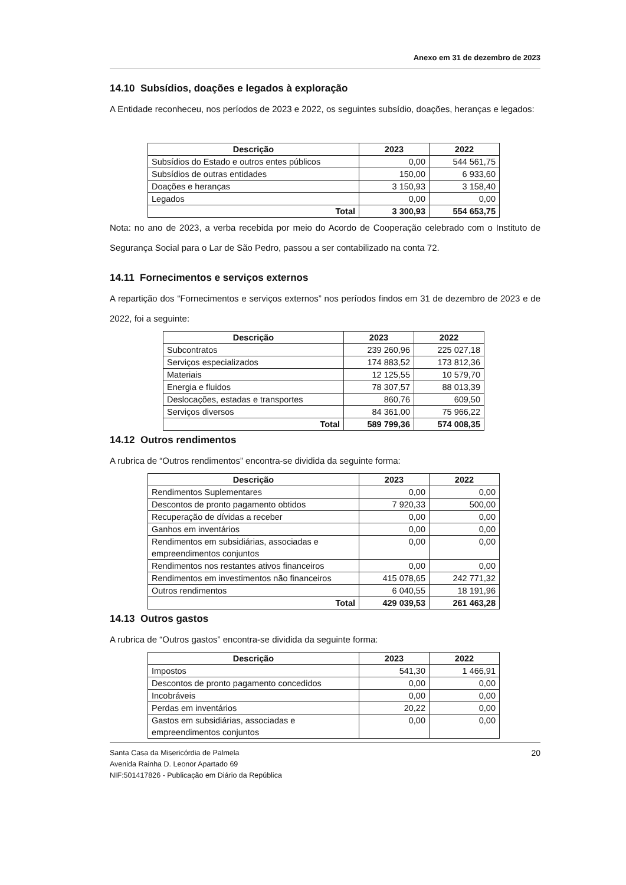Anexo em 31 de dezembro de 2023
14.10 Subsídios, doações e legados à exploração
A Entidade reconheceu, nos períodos de 2023 e 2022, os seguintes subsídio, doações, heranças e legados:
| Descrição | 2023 | 2022 |
| --- | --- | --- |
| Subsídios do Estado e outros entes públicos | 0,00 | 544 561,75 |
| Subsídios de outras entidades | 150,00 | 6 933,60 |
| Doações e heranças | 3 150,93 | 3 158,40 |
| Legados | 0,00 | 0,00 |
| Total | 3 300,93 | 554 653,75 |
Nota: no ano de 2023, a verba recebida por meio do Acordo de Cooperação celebrado com o Instituto de Segurança Social para o Lar de São Pedro, passou a ser contabilizado na conta 72.
14.11 Fornecimentos e serviços externos
A repartição dos “Fornecimentos e serviços externos” nos períodos findos em 31 de dezembro de 2023 e de 2022, foi a seguinte:
| Descrição | 2023 | 2022 |
| --- | --- | --- |
| Subcontratos | 239 260,96 | 225 027,18 |
| Serviços especializados | 174 883,52 | 173 812,36 |
| Materiais | 12 125,55 | 10 579,70 |
| Energia e fluidos | 78 307,57 | 88 013,39 |
| Deslocações, estadas e transportes | 860,76 | 609,50 |
| Serviços diversos | 84 361,00 | 75 966,22 |
| Total | 589 799,36 | 574 008,35 |
14.12 Outros rendimentos
A rubrica de “Outros rendimentos” encontra-se dividida da seguinte forma:
| Descrição | 2023 | 2022 |
| --- | --- | --- |
| Rendimentos Suplementares | 0,00 | 0,00 |
| Descontos de pronto pagamento obtidos | 7 920,33 | 500,00 |
| Recuperação de dívidas a receber | 0,00 | 0,00 |
| Ganhos em inventários | 0,00 | 0,00 |
| Rendimentos em subsidiárias, associadas e empreendimentos conjuntos | 0,00 | 0,00 |
| Rendimentos nos restantes ativos financeiros | 0,00 | 0,00 |
| Rendimentos em investimentos não financeiros | 415 078,65 | 242 771,32 |
| Outros rendimentos | 6 040,55 | 18 191,96 |
| Total | 429 039,53 | 261 463,28 |
14.13 Outros gastos
A rubrica de “Outros gastos” encontra-se dividida da seguinte forma:
| Descrição | 2023 | 2022 |
| --- | --- | --- |
| Impostos | 541,30 | 1 466,91 |
| Descontos de pronto pagamento concedidos | 0,00 | 0,00 |
| Incobráveis | 0,00 | 0,00 |
| Perdas em inventários | 20,22 | 0,00 |
| Gastos em subsidiárias, associadas e empreendimentos conjuntos | 0,00 | 0,00 |
Santa Casa da Misericórdia de Palmela
Avenida Rainha D. Leonor Apartado 69
NIF:501417826 - Publicação em Diário da República
20